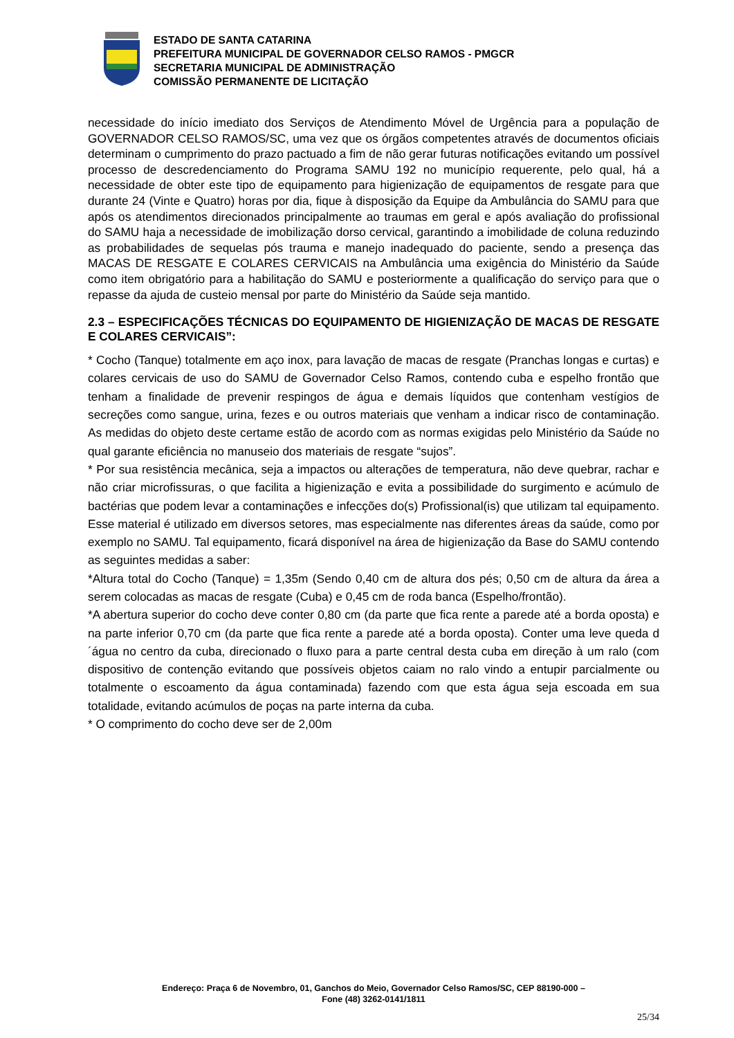ESTADO DE SANTA CATARINA
PREFEITURA MUNICIPAL DE GOVERNADOR CELSO RAMOS - PMGCR
SECRETARIA MUNICIPAL DE ADMINISTRAÇÃO
COMISSÃO PERMANENTE DE LICITAÇÃO
necessidade do início imediato dos Serviços de Atendimento Móvel de Urgência para a população de GOVERNADOR CELSO RAMOS/SC, uma vez que os órgãos competentes através de documentos oficiais determinam o cumprimento do prazo pactuado a fim de não gerar futuras notificações evitando um possível processo de descredenciamento do Programa SAMU 192 no município requerente, pelo qual, há a necessidade de obter este tipo de equipamento para higienização de equipamentos de resgate para que durante 24 (Vinte e Quatro) horas por dia, fique à disposição da Equipe da Ambulância do SAMU para que após os atendimentos direcionados principalmente ao traumas em geral e após avaliação do profissional do SAMU haja a necessidade de imobilização dorso cervical, garantindo a imobilidade de coluna reduzindo as probabilidades de sequelas pós trauma e manejo inadequado do paciente, sendo a presença das MACAS DE RESGATE E COLARES CERVICAIS na Ambulância uma exigência do Ministério da Saúde como item obrigatório para a habilitação do SAMU e posteriormente a qualificação do serviço para que o repasse da ajuda de custeio mensal por parte do Ministério da Saúde seja mantido.
2.3 – ESPECIFICAÇÕES TÉCNICAS DO EQUIPAMENTO DE HIGIENIZAÇÃO DE MACAS DE RESGATE E COLARES CERVICAIS”:
* Cocho (Tanque) totalmente em aço inox, para lavação de macas de resgate (Pranchas longas e curtas) e colares cervicais de uso do SAMU de Governador Celso Ramos, contendo cuba e espelho frontão que tenham a finalidade de prevenir respingos de água e demais líquidos que contenham vestígios de secreções como sangue, urina, fezes e ou outros materiais que venham a indicar risco de contaminação. As medidas do objeto deste certame estão de acordo com as normas exigidas pelo Ministério da Saúde no qual garante eficiência no manuseio dos materiais de resgate “sujos”.
* Por sua resistência mecânica, seja a impactos ou alterações de temperatura, não deve quebrar, rachar e não criar microfissuras, o que facilita a higienização e evita a possibilidade do surgimento e acúmulo de bactérias que podem levar a contaminações e infecções do(s) Profissional(is) que utilizam tal equipamento. Esse material é utilizado em diversos setores, mas especialmente nas diferentes áreas da saúde, como por exemplo no SAMU. Tal equipamento, ficará disponível na área de higienização da Base do SAMU contendo as seguintes medidas a saber:
*Altura total do Cocho (Tanque) = 1,35m (Sendo 0,40 cm de altura dos pés; 0,50 cm de altura da área a serem colocadas as macas de resgate (Cuba) e 0,45 cm de roda banca (Espelho/frontão).
*A abertura superior do cocho deve conter 0,80 cm (da parte que fica rente a parede até a borda oposta) e na parte inferior 0,70 cm (da parte que fica rente a parede até a borda oposta). Conter uma leve queda d´água no centro da cuba, direcionado o fluxo para a parte central desta cuba em direção à um ralo (com dispositivo de contenção evitando que possíveis objetos caiam no ralo vindo a entupir parcialmente ou totalmente o escoamento da água contaminada) fazendo com que esta água seja escoada em sua totalidade, evitando acúmulos de poças na parte interna da cuba.
* O comprimento do cocho deve ser de 2,00m
Endereço: Praça 6 de Novembro, 01, Ganchos do Meio, Governador Celso Ramos/SC, CEP 88190-000 –
Fone (48) 3262-0141/1811
25/34